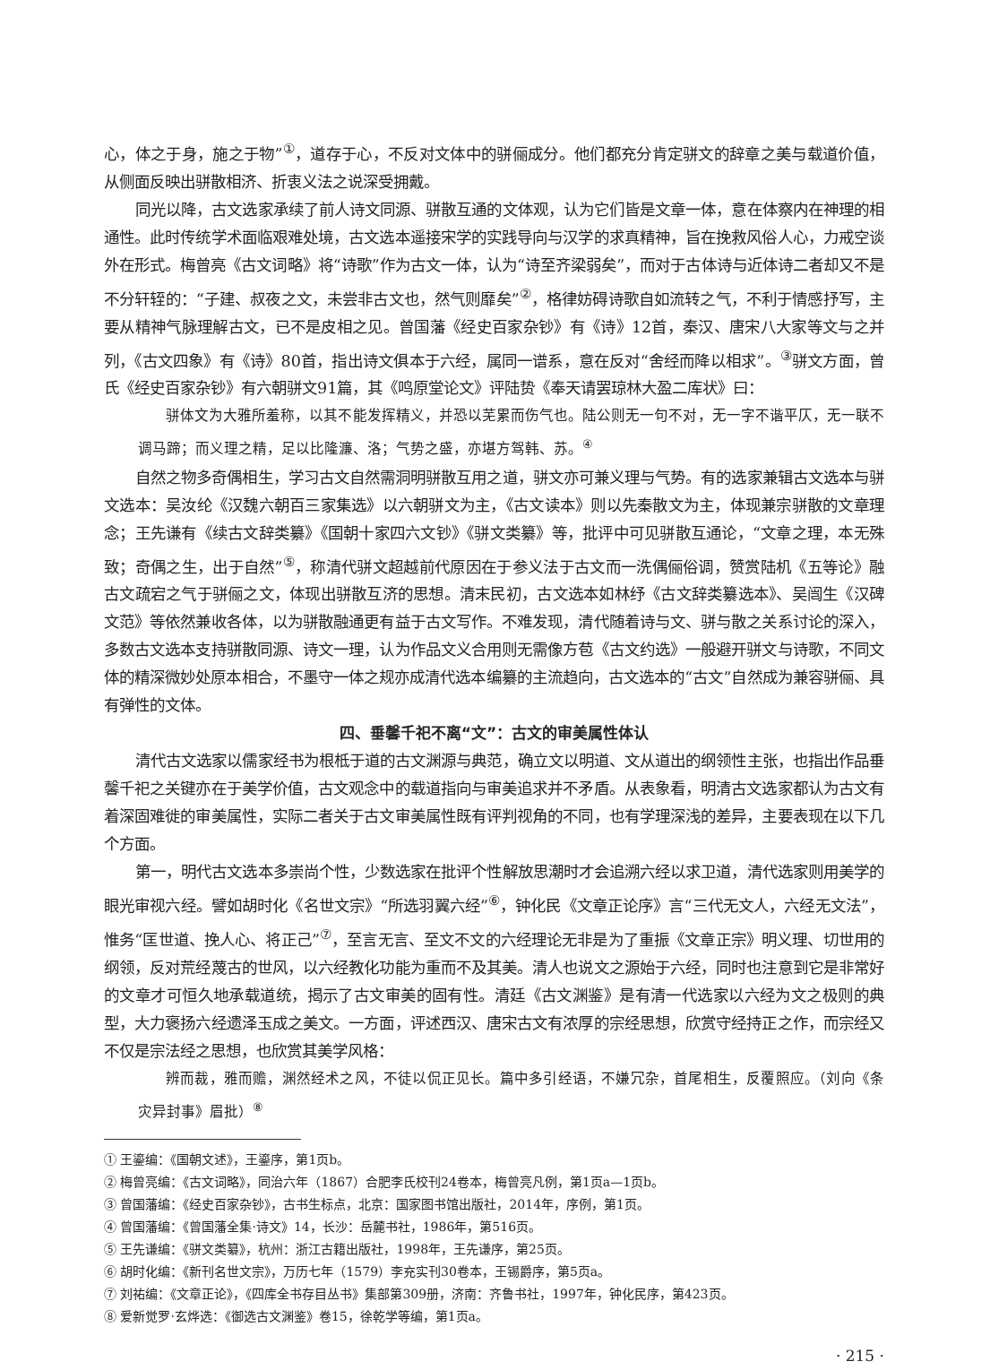心，体之于身，施之于物”<sup>①</sup>，道存于心，不反对文体中的骈俪成分。他们都充分肯定骈文的辞章之美与载道价值，从侧面反映出骈散相济、折衷义法之说深受拥戴。
同光以降，古文选家承续了前人诗文同源、骈散互通的文体观，认为它们皆是文章一体，意在体察内在神理的相通性。此时传统学术面临艰难处境，古文选本遥接宋学的实践导向与汉学的求真精神，旨在挽救风俗人心，力戒空谈外在形式。梅曾亮《古文词略》将“诗歌”作为古文一体，认为“诗至齐梁弱矣”，而对于古体诗与近体诗二者却又不是不分轩轾的：“子建、叔夜之文，未尝非古文也，然气则靡矣”<sup>②</sup>，格律妨碍诗歌自如流转之气，不利于情感抒写，主要从精神气脉理解古文，已不是皮相之见。曾国藩《经史百家杂钞》有《诗》12首，秦汉、唐宋八大家等文与之并列，《古文四象》有《诗》80首，指出诗文俱本于六经，属同一谱系，意在反对“舍经而降以相求”。<sup>③</sup>骈文方面，曾氏《经史百家杂钞》有六朝骈文91篇，其《鸣原堂论文》评陆贽《奉天请罢琼林大盈二库状》曰：
骈体文为大雅所羞称，以其不能发挥精义，并恐以芜累而伤气也。陆公则无一句不对，无一字不谐平仄，无一联不调马蹄；而义理之精，足以比隆濂、洛；气势之盛，亦堪方驾韩、苏。<sup>④</sup>
自然之物多奇偶相生，学习古文自然需洞明骈散互用之道，骈文亦可兼义理与气势。有的选家兼辑古文选本与骈文选本：吴汝纶《汉魏六朝百三家集选》以六朝骈文为主，《古文读本》则以先秦散文为主，体现兼宗骈散的文章理念；王先谦有《续古文辞类纂》《国朝十家四六文钞》《骈文类纂》等，批评中可见骈散互通论，“文章之理，本无殊致；奇偶之生，出于自然”<sup>⑤</sup>，称清代骈文超越前代原因在于参义法于古文而一洗偶俪俗调，赞赏陆机《五等论》融古文疏宕之气于骈俪之文，体现出骈散互济的思想。清末民初，古文选本如林纾《古文辞类纂选本》、吴闿生《汉碑文范》等依然兼收各体，以为骈散融通更有益于古文写作。不难发现，清代随着诗与文、骈与散之关系讨论的深入，多数古文选本支持骈散同源、诗文一理，认为作品文义合用则无需像方苞《古文约选》一般避开骈文与诗歌，不同文体的精深微妙处原本相合，不墨守一体之规亦成清代选本编纂的主流趋向，古文选本的“古文”自然成为兼容骈俪、具有弹性的文体。
四、垂馨千祀不离“文”：古文的审美属性体认
清代古文选家以儒家经书为根柢于道的古文渊源与典范，确立文以明道、文从道出的纲领性主张，也指出作品垂馨千祀之关键亦在于美学价值，古文观念中的载道指向与审美追求并不矛盾。从表象看，明清古文选家都认为古文有着深固难徙的审美属性，实际二者关于古文审美属性既有评判视角的不同，也有学理深浅的差异，主要表现在以下几个方面。
第一，明代古文选本多崇尚个性，少数选家在批评个性解放思潮时才会追溯六经以求卫道，清代选家则用美学的眼光审视六经。譬如胡时化《名世文宗》“所选羽翼六经”<sup>⑥</sup>，钟化民《文章正论序》言“三代无文人，六经无文法”，惟务“匡世道、挽人心、将正己”<sup>⑦</sup>，至言无言、至文不文的六经理论无非是为了重振《文章正宗》明义理、切世用的纲领，反对荒经蔑古的世风，以六经教化功能为重而不及其美。清人也说文之源始于六经，同时也注意到它是非常好的文章才可恒久地承载道统，揭示了古文审美的固有性。清廷《古文渊鉴》是有清一代选家以六经为文之极则的典型，大力褒扬六经遗泽玉成之美文。一方面，评述西汉、唐宋古文有浓厚的宗经思想，欣赏守经持正之作，而宗经又不仅是宗法经之思想，也欣赏其美学风格：
辨而裁，雅而赡，渊然经术之风，不徒以侃正见长。篇中多引经语，不嫌冗杂，首尾相生，反覆照应。（刘向《条灾异封事》眉批）<sup>⑧</sup>
① 王鎏编：《国朝文述》，王鎏序，第1页b。
② 梅曾亮编：《古文词略》，同治六年（1867）合肥李氏校刊24卷本，梅曾亮凡例，第1页a—1页b。
③ 曾国藩编：《经史百家杂钞》，古书生标点，北京：国家图书馆出版社，2014年，序例，第1页。
④ 曾国藩编：《曾国藩全集·诗文》14，长沙：岳麓书社，1986年，第516页。
⑤ 王先谦编：《骈文类纂》，杭州：浙江古籍出版社，1998年，王先谦序，第25页。
⑥ 胡时化编：《新刊名世文宗》，万历七年（1579）李充实刊30卷本，王锡爵序，第5页a。
⑦ 刘祐编：《文章正论》，《四库全书存目丛书》集部第309册，济南：齐鲁书社，1997年，钟化民序，第423页。
⑧ 爱新觉罗·玄烨选：《御选古文渊鉴》卷15，徐乾学等编，第1页a。
· 215 ·